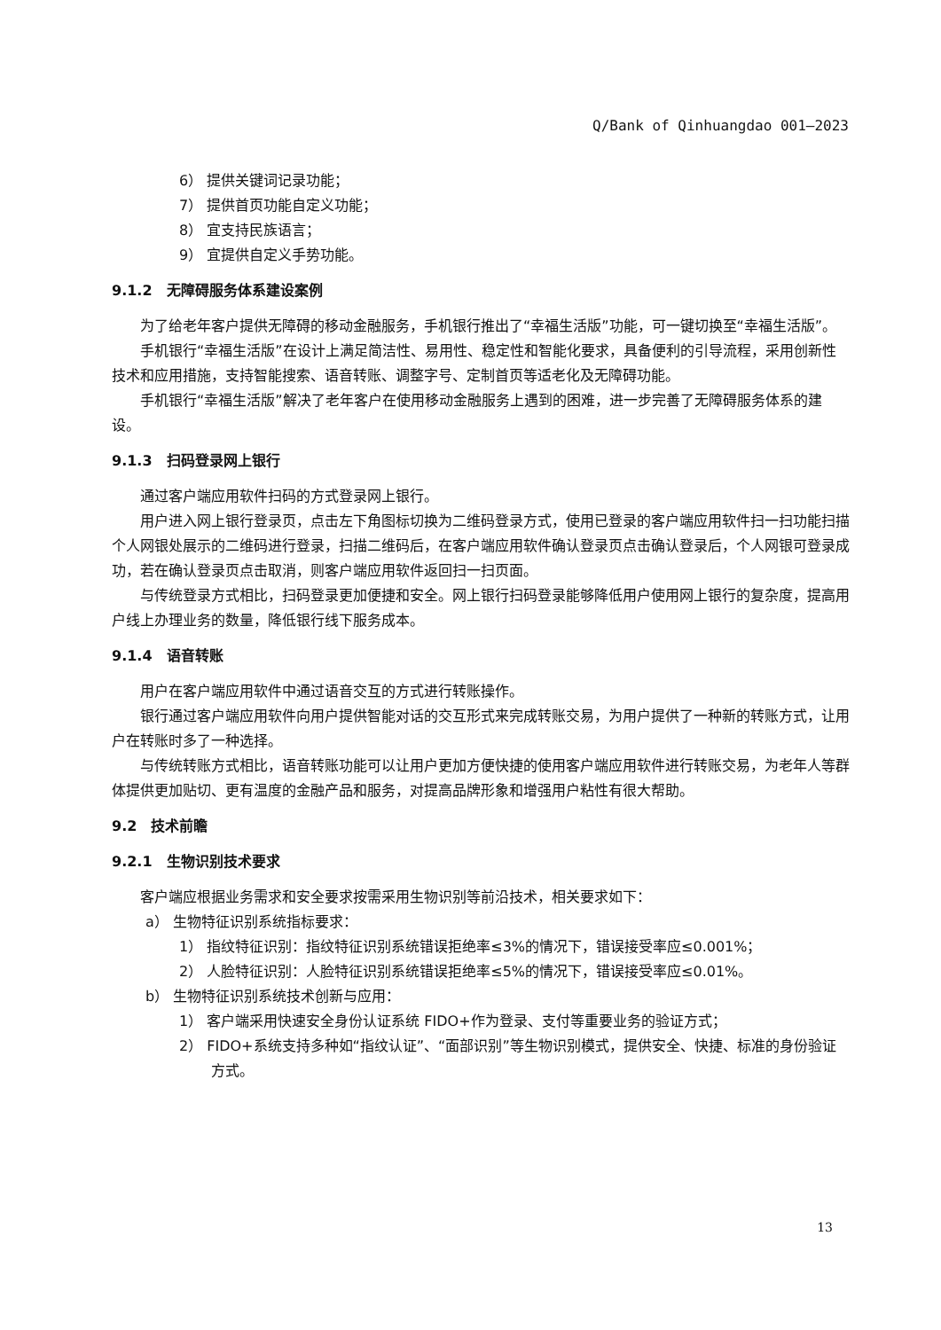Q/Bank of Qinhuangdao 001—2023
6） 提供关键词记录功能；
7） 提供首页功能自定义功能；
8） 宜支持民族语言；
9） 宜提供自定义手势功能。
9.1.2　无障碍服务体系建设案例
为了给老年客户提供无障碍的移动金融服务，手机银行推出了“幸福生活版”功能，可一键切换至“幸福生活版”。
手机银行“幸福生活版”在设计上满足简洁性、易用性、稳定性和智能化要求，具备便利的引导流程，采用创新性技术和应用措施，支持智能搜索、语音转账、调整字号、定制首页等适老化及无障碍功能。
手机银行“幸福生活版”解决了老年客户在使用移动金融服务上遇到的困难，进一步完善了无障碍服务体系的建设。
9.1.3　扫码登录网上银行
通过客户端应用软件扫码的方式登录网上银行。
用户进入网上银行登录页，点击左下角图标切换为二维码登录方式，使用已登录的客户端应用软件扫一扫功能扫描个人网银处展示的二维码进行登录，扫描二维码后，在客户端应用软件确认登录页点击确认登录后，个人网银可登录成功，若在确认登录页点击取消，则客户端应用软件返回扫一扫页面。
与传统登录方式相比，扫码登录更加便捷和安全。网上银行扫码登录能够降低用户使用网上银行的复杂度，提高用户线上办理业务的数量，降低银行线下服务成本。
9.1.4　语音转账
用户在客户端应用软件中通过语音交互的方式进行转账操作。
银行通过客户端应用软件向用户提供智能对话的交互形式来完成转账交易，为用户提供了一种新的转账方式，让用户在转账时多了一种选择。
与传统转账方式相比，语音转账功能可以让用户更加方便快捷的使用客户端应用软件进行转账交易，为老年人等群体提供更加贴切、更有温度的金融产品和服务，对提高品牌形象和增强用户粘性有很大帮助。
9.2　技术前瞻
9.2.1　生物识别技术要求
客户端应根据业务需求和安全要求按需采用生物识别等前沿技术，相关要求如下：
a） 生物特征识别系统指标要求：
1） 指纹特征识别：指纹特征识别系统错误拒绝率≤3%的情况下，错误接受率应≤0.001%；
2） 人脸特征识别：人脸特征识别系统错误拒绝率≤5%的情况下，错误接受率应≤0.01%。
b） 生物特征识别系统技术创新与应用：
1） 客户端采用快速安全身份认证系统 FIDO+作为登录、支付等重要业务的验证方式；
2） FIDO+系统支持多种如“指纹认证”、“面部识别”等生物识别模式，提供安全、快捷、标准的身份验证方式。
13